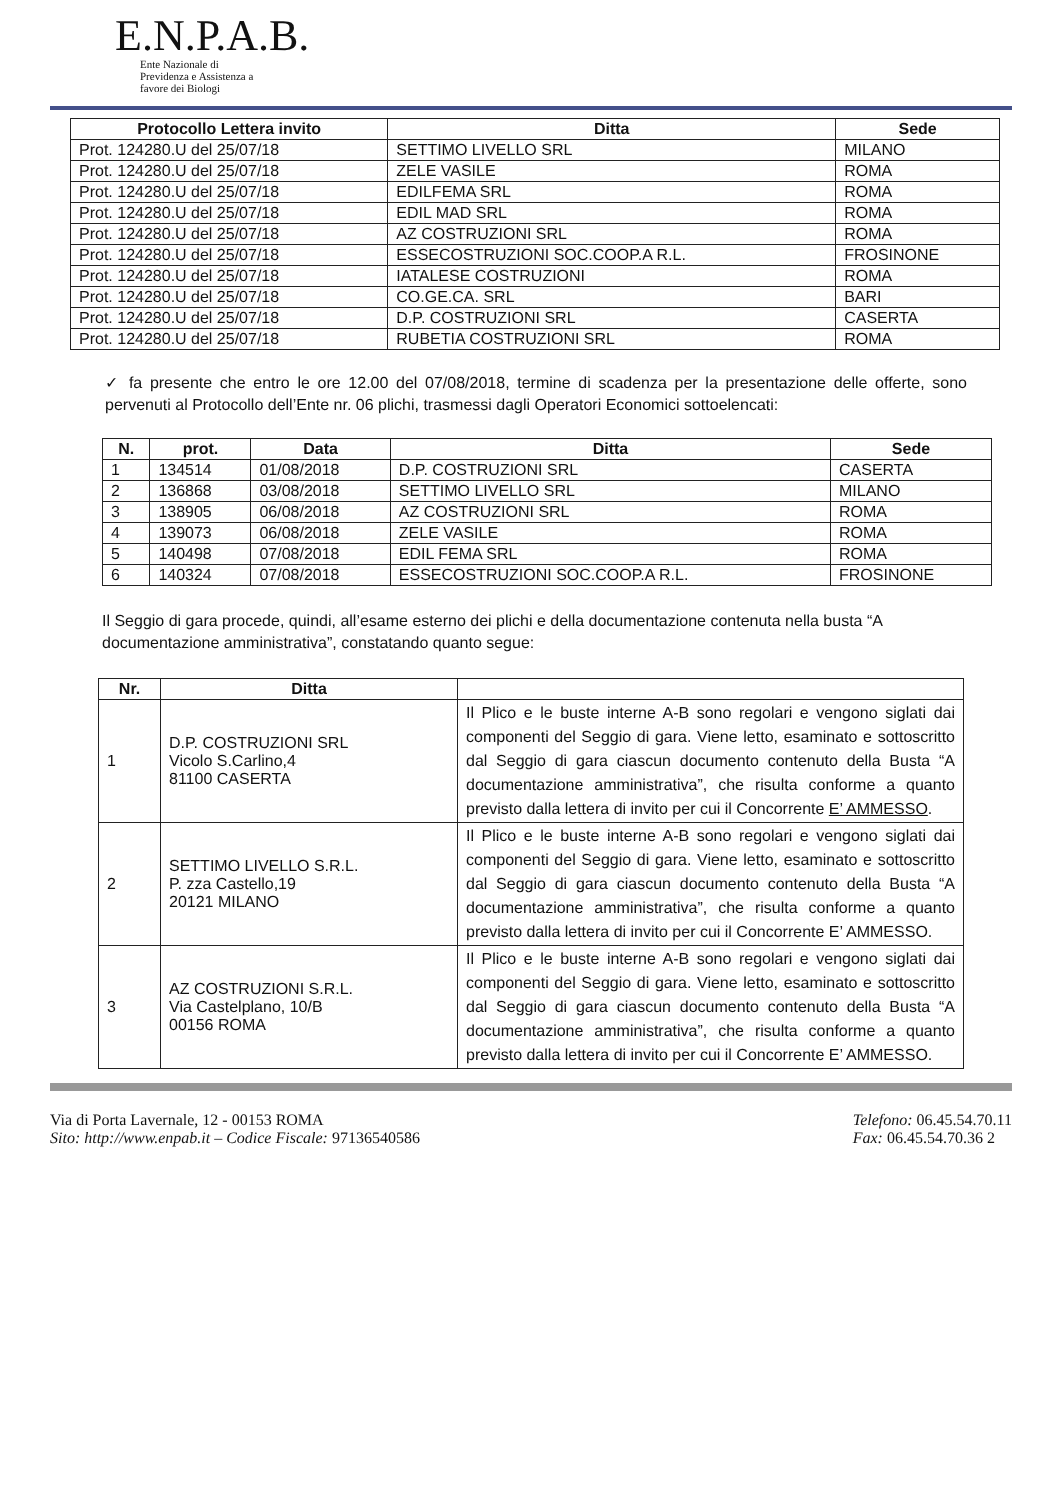E.N.P.A.B.
Ente Nazionale di
Previdenza e Assistenza a
favore dei Biologi
| Protocollo Lettera invito | Ditta | Sede |
| --- | --- | --- |
| Prot. 124280.U del 25/07/18 | SETTIMO LIVELLO SRL | MILANO |
| Prot. 124280.U del 25/07/18 | ZELE VASILE | ROMA |
| Prot. 124280.U del 25/07/18 | EDILFEMA SRL | ROMA |
| Prot. 124280.U del 25/07/18 | EDIL MAD SRL | ROMA |
| Prot. 124280.U del 25/07/18 | AZ COSTRUZIONI SRL | ROMA |
| Prot. 124280.U del 25/07/18 | ESSECOSTRUZIONI SOC.COOP.A R.L. | FROSINONE |
| Prot. 124280.U del 25/07/18 | IATALESE COSTRUZIONI | ROMA |
| Prot. 124280.U del 25/07/18 | CO.GE.CA. SRL | BARI |
| Prot. 124280.U del 25/07/18 | D.P. COSTRUZIONI SRL | CASERTA |
| Prot. 124280.U del 25/07/18 | RUBETIA COSTRUZIONI SRL | ROMA |
✓ fa presente che entro le ore 12.00 del 07/08/2018, termine di scadenza per la presentazione delle offerte, sono pervenuti al Protocollo dell’Ente nr. 06 plichi, trasmessi dagli Operatori Economici sottoelencati:
| N. | prot. | Data | Ditta | Sede |
| --- | --- | --- | --- | --- |
| 1 | 134514 | 01/08/2018 | D.P. COSTRUZIONI SRL | CASERTA |
| 2 | 136868 | 03/08/2018 | SETTIMO LIVELLO SRL | MILANO |
| 3 | 138905 | 06/08/2018 | AZ COSTRUZIONI SRL | ROMA |
| 4 | 139073 | 06/08/2018 | ZELE VASILE | ROMA |
| 5 | 140498 | 07/08/2018 | EDIL FEMA SRL | ROMA |
| 6 | 140324 | 07/08/2018 | ESSECOSTRUZIONI SOC.COOP.A R.L. | FROSINONE |
Il Seggio di gara procede, quindi, all’esame esterno dei plichi e della documentazione contenuta nella busta “A documentazione amministrativa”, constatando quanto segue:
| Nr. | Ditta | |
| --- | --- | --- |
| 1 | D.P. COSTRUZIONI SRL Vicolo S.Carlino,4 81100 CASERTA | Il Plico e le buste interne A-B sono regolari e vengono siglati dai componenti del Seggio di gara. Viene letto, esaminato e sottoscritto dal Seggio di gara ciascun documento contenuto della Busta “A documentazione amministrativa”, che risulta conforme a quanto previsto dalla lettera di invito per cui il Concorrente E’ AMMESSO . |
| 2 | SETTIMO LIVELLO S.R.L. P. zza Castello,19 20121 MILANO | Il Plico e le buste interne A-B sono regolari e vengono siglati dai componenti del Seggio di gara. Viene letto, esaminato e sottoscritto dal Seggio di gara ciascun documento contenuto della Busta “A documentazione amministrativa”, che risulta conforme a quanto previsto dalla lettera di invito per cui il Concorrente E’ AMMESSO. |
| 3 | AZ COSTRUZIONI S.R.L. Via Castelplano, 10/B 00156 ROMA | Il Plico e le buste interne A-B sono regolari e vengono siglati dai componenti del Seggio di gara. Viene letto, esaminato e sottoscritto dal Seggio di gara ciascun documento contenuto della Busta “A documentazione amministrativa”, che risulta conforme a quanto previsto dalla lettera di invito per cui il Concorrente E’ AMMESSO. |
Via di Porta Lavernale, 12 - 00153 ROMA
Sito: http://www.enpab.it – Codice Fiscale: 97136540586
Telefono: 06.45.54.70.11
Fax: 06.45.54.70.36 2